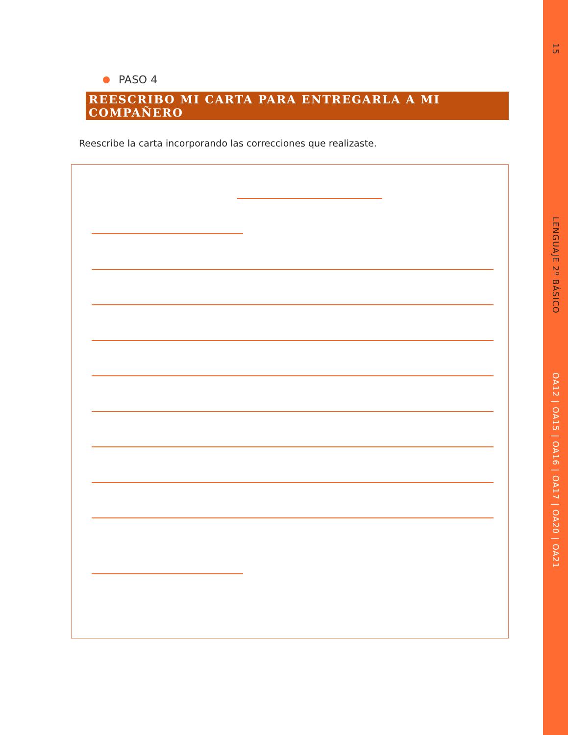15
LENGUAJE 2º BÁSICO
OA12 | OA15 | OA16 | OA17 | OA20 | OA21
PASO 4
REESCRIBO MI CARTA PARA ENTREGARLA A MI COMPAÑERO
Reescribe la carta incorporando las correcciones que realizaste.